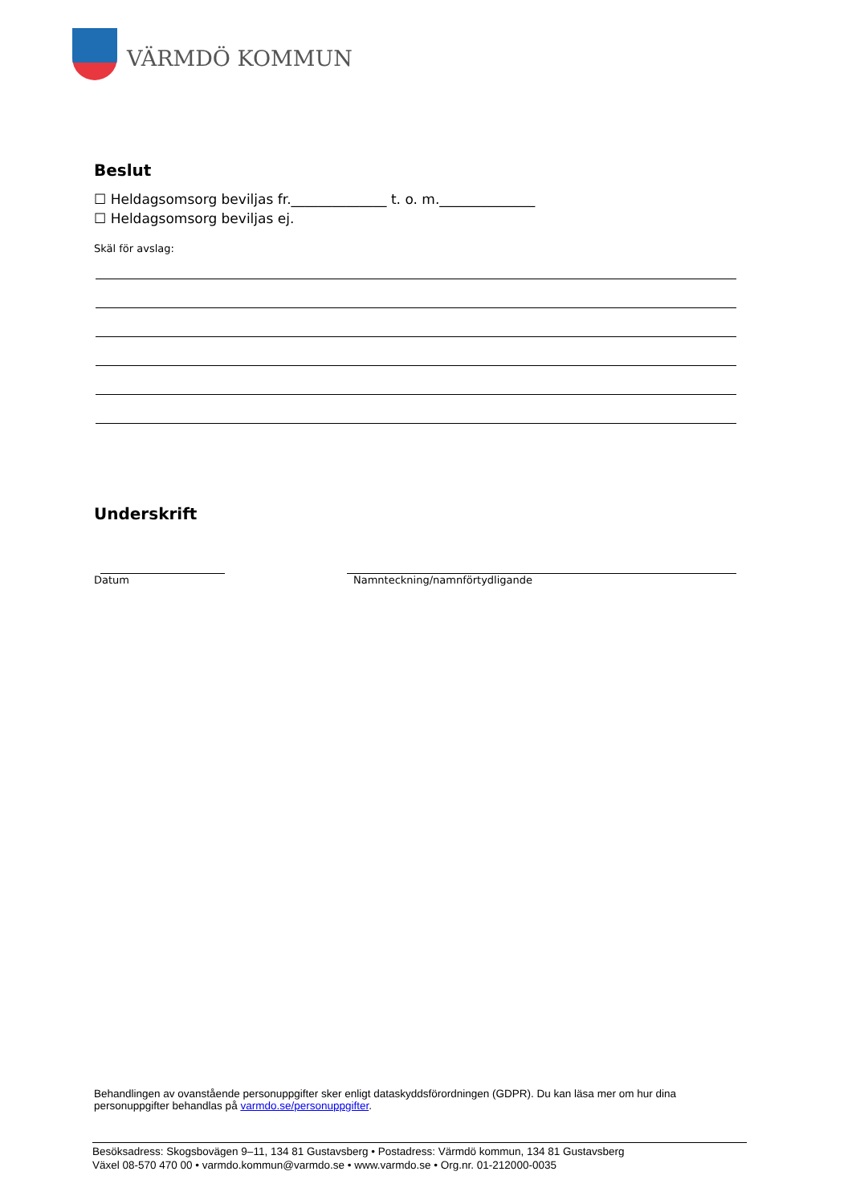VÄRMDÖ KOMMUN
Beslut
☐ Heldagsomsorg beviljas fr.______________ t. o. m.______________
☐ Heldagsomsorg beviljas ej.
Skäl för avslag:
Underskrift
Datum Namnteckning/namnförtydligande
Behandlingen av ovanstående personuppgifter sker enligt dataskyddsförordningen (GDPR). Du kan läsa mer om hur dina personuppgifter behandlas på varmdo.se/personuppgifter.
Besöksadress: Skogsbovägen 9–11, 134 81 Gustavsberg • Postadress: Värmdö kommun, 134 81 Gustavsberg
Växel 08-570 470 00 • varmdo.kommun@varmdo.se • www.varmdo.se • Org.nr. 01-212000-0035